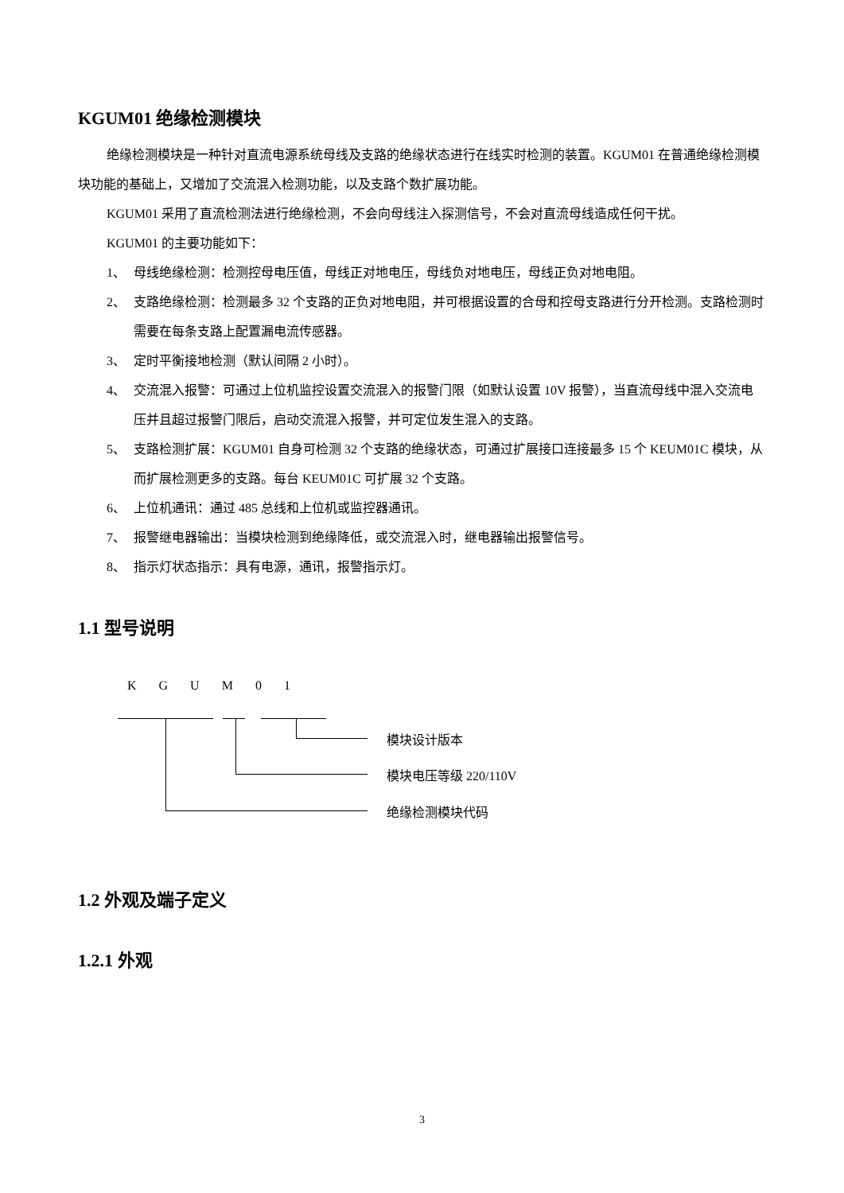KGUM01 绝缘检测模块
绝缘检测模块是一种针对直流电源系统母线及支路的绝缘状态进行在线实时检测的装置。KGUM01 在普通绝缘检测模块功能的基础上，又增加了交流混入检测功能，以及支路个数扩展功能。
KGUM01 采用了直流检测法进行绝缘检测，不会向母线注入探测信号，不会对直流母线造成任何干扰。
KGUM01 的主要功能如下：
1、 母线绝缘检测：检测控母电压值，母线正对地电压，母线负对地电压，母线正负对地电阻。
2、 支路绝缘检测：检测最多 32 个支路的正负对地电阻，并可根据设置的合母和控母支路进行分开检测。支路检测时需要在每条支路上配置漏电流传感器。
3、 定时平衡接地检测（默认间隔 2 小时）。
4、 交流混入报警：可通过上位机监控设置交流混入的报警门限（如默认设置 10V 报警），当直流母线中混入交流电压并且超过报警门限后，启动交流混入报警，并可定位发生混入的支路。
5、 支路检测扩展：KGUM01 自身可检测 32 个支路的绝缘状态，可通过扩展接口连接最多 15 个 KEUM01C 模块，从而扩展检测更多的支路。每台 KEUM01C 可扩展 32 个支路。
6、 上位机通讯：通过 485 总线和上位机或监控器通讯。
7、 报警继电器输出：当模块检测到绝缘降低，或交流混入时，继电器输出报警信号。
8、 指示灯状态指示：具有电源，通讯，报警指示灯。
1.1 型号说明
K G U M 0 1
模块设计版本
模块电压等级 220/110V
绝缘检测模块代码
1.2 外观及端子定义
1.2.1 外观
3